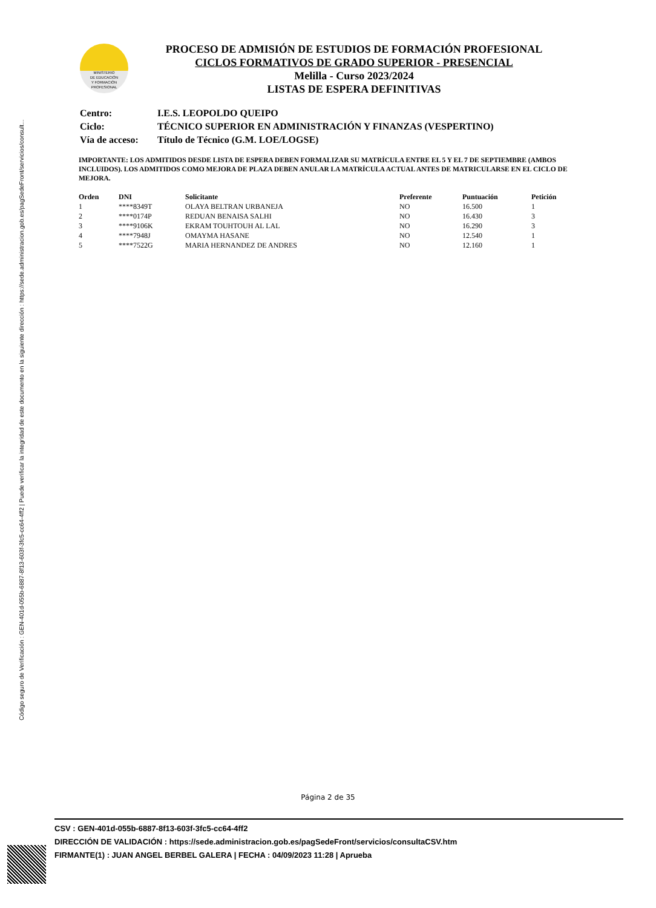Código seguro de Verificación : GEN-401d-055b-6887-8f13-603f-3fc5-cc64-4ff2 | Puede verificar la integridad de este documento en la siguiente dirección : https://sede.administracion.gob.es/pagSedeFront/servicios/consult...
MINISTERIO
DE EDUCACIÓN
Y FORMACIÓN
PROFESIONAL
PROCESO DE ADMISIÓN DE ESTUDIOS DE FORMACIÓN PROFESIONAL
CICLOS FORMATIVOS DE GRADO SUPERIOR - PRESENCIAL
Melilla - Curso 2023/2024
LISTAS DE ESPERA DEFINITIVAS
| Centro: | I.E.S. LEOPOLDO QUEIPO |
| Ciclo: | TÉCNICO SUPERIOR EN ADMINISTRACIÓN Y FINANZAS (VESPERTINO) |
| Vía de acceso: | Título de Técnico (G.M. LOE/LOGSE) |
IMPORTANTE: LOS ADMITIDOS DESDE LISTA DE ESPERA DEBEN FORMALIZAR SU MATRÍCULA ENTRE EL 5 Y EL 7 DE SEPTIEMBRE (AMBOS INCLUIDOS). LOS ADMITIDOS COMO MEJORA DE PLAZA DEBEN ANULAR LA MATRÍCULA ACTUAL ANTES DE MATRICULARSE EN EL CICLO DE MEJORA.
| Orden | DNI | Solicitante | Preferente | Puntuación | Petición |
| --- | --- | --- | --- | --- | --- |
| 1 | ****8349T | OLAYA BELTRAN URBANEJA | NO | 16.500 | 1 |
| 2 | ****0174P | REDUAN BENAISA SALHI | NO | 16.430 | 3 |
| 3 | ****9106K | EKRAM TOUHTOUH AL LAL | NO | 16.290 | 3 |
| 4 | ****7948J | OMAYMA HASANE | NO | 12.540 | 1 |
| 5 | ****7522G | MARIA HERNANDEZ DE ANDRES | NO | 12.160 | 1 |
Página 2 de 35
CSV : GEN-401d-055b-6887-8f13-603f-3fc5-cc64-4ff2
DIRECCIÓN DE VALIDACIÓN : https://sede.administracion.gob.es/pagSedeFront/servicios/consultaCSV.htm
FIRMANTE(1) : JUAN ANGEL BERBEL GALERA | FECHA : 04/09/2023 11:28 | Aprueba